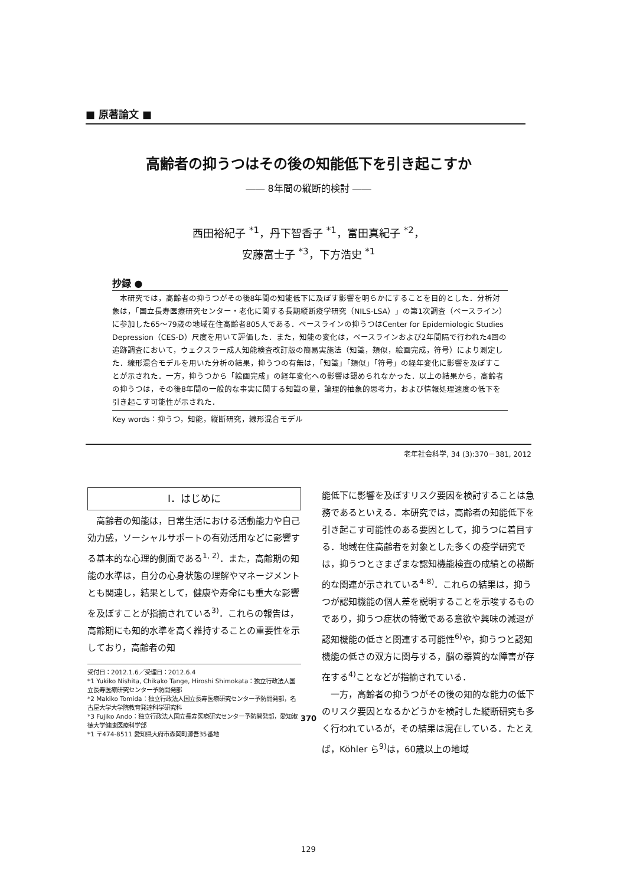■ 原著論文 ■
高齢者の抑うつはその後の知能低下を引き起こすか
―― 8年間の縦断的検討 ――
西田裕紀子 <sup>*1</sup>，丹下智香子 <sup>*1</sup>，富田真紀子 <sup>*2</sup>，
安藤富士子 <sup>*3</sup>，下方浩史 <sup>*1</sup>
抄録 ●
本研究では，高齢者の抑うつがその後8年間の知能低下に及ぼす影響を明らかにすることを目的とした．分析対象は，「国立長寿医療研究センター・老化に関する長期縦断疫学研究（NILS-LSA）」の第1次調査（ベースライン）に参加した65～79歳の地域在住高齢者805人である．ベースラインの抑うつはCenter for Epidemiologic Studies Depression（CES-D）尺度を用いて評価した．また，知能の変化は，ベースラインおよび2年間隔で行われた4回の追跡調査において，ウェクスラー成人知能検査改訂版の簡易実施法（知識，類似，絵画完成，符号）により測定した．線形混合モデルを用いた分析の結果，抑うつの有無は，「知識」「類似」「符号」の経年変化に影響を及ぼすことが示された．一方，抑うつから「絵画完成」の経年変化への影響は認められなかった．以上の結果から，高齢者の抑うつは，その後8年間の一般的な事実に関する知識の量，論理的抽象的思考力，および情報処理速度の低下を引き起こす可能性が示された．
Key words：抑うつ，知能，縦断研究，線形混合モデル
老年社会科学, 34 (3):370－381, 2012
Ⅰ．はじめに
　高齢者の知能は，日常生活における活動能力や自己効力感，ソーシャルサポートの有効活用などに影響する基本的な心理的側面である<sup>1, 2)</sup>．また，高齢期の知能の水準は，自分の心身状態の理解やマネージメントとも関連し，結果として，健康や寿命にも重大な影響を及ぼすことが指摘されている<sup>3)</sup>．これらの報告は，高齢期にも知的水準を高く維持することの重要性を示しており，高齢者の知
受付日：2012.1.6／受理日：2012.6.4
*1 Yukiko Nishita, Chikako Tange, Hiroshi Shimokata：独立行政法人国立長寿医療研究センター予防開発部
*2 Makiko Tomida：独立行政法人国立長寿医療研究センター予防開発部，名古屋大学大学院教育発達科学研究科
*3 Fujiko Ando：独立行政法人国立長寿医療研究センター予防開発部，愛知淑徳大学健康医療科学部
*1 〒474-8511 愛知県大府市森岡町源吾35番地
能低下に影響を及ぼすリスク要因を検討することは急務であるといえる．本研究では，高齢者の知能低下を引き起こす可能性のある要因として，抑うつに着目する．地域在住高齢者を対象とした多くの疫学研究では，抑うつとさまざまな認知機能検査の成績との横断的な関連が示されている<sup>4-8)</sup>．これらの結果は，抑うつが認知機能の個人差を説明することを示唆するものであり，抑うつ症状の特徴である意欲や興味の減退が認知機能の低さと関連する可能性<sup>6)</sup>や，抑うつと認知機能の低さの双方に関与する，脳の器質的な障害が存在する<sup>4)</sup>ことなどが指摘されている．
　一方，高齢者の抑うつがその後の知的な能力の低下のリスク要因となるかどうかを検討した縦断研究も多く行われているが，その結果は混在している．たとえば，Köhler ら<sup>9)</sup>は，60歳以上の地域
370
129